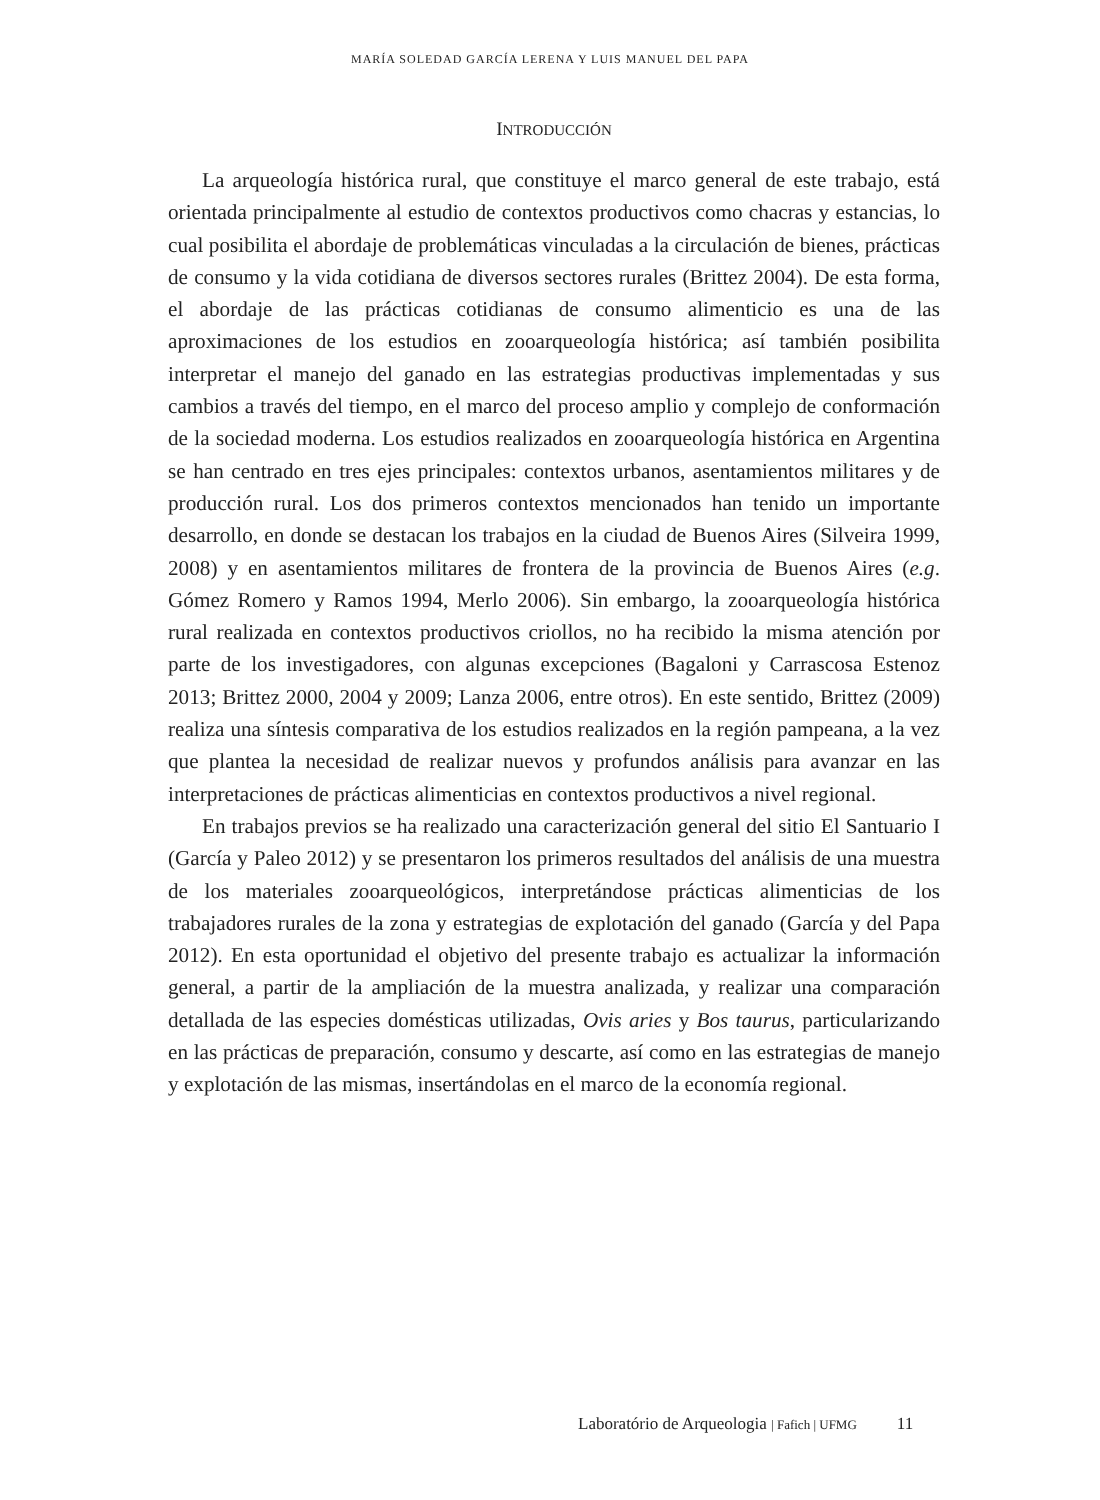MARÍA SOLEDAD GARCÍA LERENA Y LUIS MANUEL DEL PAPA
INTRODUCCIÓN
La arqueología histórica rural, que constituye el marco general de este trabajo, está orientada principalmente al estudio de contextos productivos como chacras y estancias, lo cual posibilita el abordaje de problemáticas vinculadas a la circulación de bienes, prácticas de consumo y la vida cotidiana de diversos sectores rurales (Brittez 2004). De esta forma, el abordaje de las prácticas cotidianas de consumo alimenticio es una de las aproximaciones de los estudios en zooarqueología histórica; así también posibilita interpretar el manejo del ganado en las estrategias productivas implementadas y sus cambios a través del tiempo, en el marco del proceso amplio y complejo de conformación de la sociedad moderna. Los estudios realizados en zooarqueología histórica en Argentina se han centrado en tres ejes principales: contextos urbanos, asentamientos militares y de producción rural. Los dos primeros contextos mencionados han tenido un importante desarrollo, en donde se destacan los trabajos en la ciudad de Buenos Aires (Silveira 1999, 2008) y en asentamientos militares de frontera de la provincia de Buenos Aires (e.g. Gómez Romero y Ramos 1994, Merlo 2006). Sin embargo, la zooarqueología histórica rural realizada en contextos productivos criollos, no ha recibido la misma atención por parte de los investigadores, con algunas excepciones (Bagaloni y Carrascosa Estenoz 2013; Brittez 2000, 2004 y 2009; Lanza 2006, entre otros). En este sentido, Brittez (2009) realiza una síntesis comparativa de los estudios realizados en la región pampeana, a la vez que plantea la necesidad de realizar nuevos y profundos análisis para avanzar en las interpretaciones de prácticas alimenticias en contextos productivos a nivel regional.
En trabajos previos se ha realizado una caracterización general del sitio El Santuario I (García y Paleo 2012) y se presentaron los primeros resultados del análisis de una muestra de los materiales zooarqueológicos, interpretándose prácticas alimenticias de los trabajadores rurales de la zona y estrategias de explotación del ganado (García y del Papa 2012). En esta oportunidad el objetivo del presente trabajo es actualizar la información general, a partir de la ampliación de la muestra analizada, y realizar una comparación detallada de las especies domésticas utilizadas, Ovis aries y Bos taurus, particularizando en las prácticas de preparación, consumo y descarte, así como en las estrategias de manejo y explotación de las mismas, insertándolas en el marco de la economía regional.
Laboratório de Arqueologia | Fafich | UFMG 11